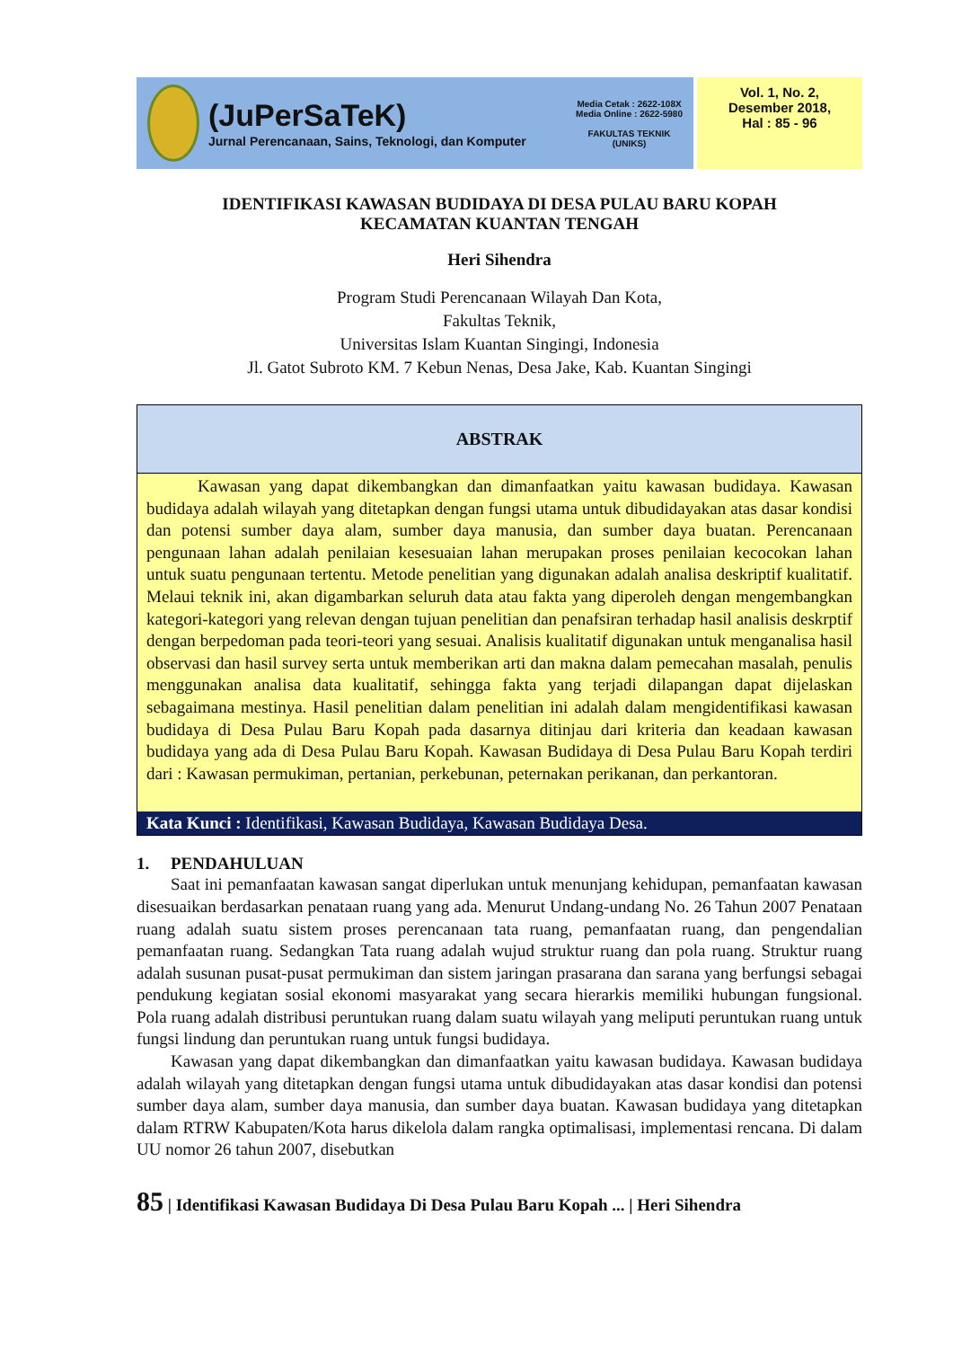(JuPerSaTeK)
Jurnal Perencanaan, Sains, Teknologi, dan Komputer
Media Cetak : 2622-108X
Media Online : 2622-5980
FAKULTAS TEKNIK
(UNIKS)
Vol. 1, No. 2,
Desember 2018,
Hal : 85 - 96
IDENTIFIKASI KAWASAN BUDIDAYA DI DESA PULAU BARU KOPAH
KECAMATAN KUANTAN TENGAH
Heri Sihendra
Program Studi Perencanaan Wilayah Dan Kota,
Fakultas Teknik,
Universitas Islam Kuantan Singingi, Indonesia
Jl. Gatot Subroto KM. 7 Kebun Nenas, Desa Jake, Kab. Kuantan Singingi
ABSTRAK
   Kawasan yang dapat dikembangkan dan dimanfaatkan yaitu kawasan budidaya. Kawasan budidaya adalah wilayah yang ditetapkan dengan fungsi utama untuk dibudidayakan atas dasar kondisi dan potensi sumber daya alam, sumber daya manusia, dan sumber daya buatan. Perencanaan pengunaan lahan adalah penilaian kesesuaian lahan merupakan proses penilaian kecocokan lahan untuk suatu pengunaan tertentu. Metode penelitian yang digunakan adalah analisa deskriptif kualitatif. Melaui teknik ini, akan digambarkan seluruh data atau fakta yang diperoleh dengan mengembangkan kategori-kategori yang relevan dengan tujuan penelitian dan penafsiran terhadap hasil analisis deskrptif dengan berpedoman pada teori-teori yang sesuai. Analisis kualitatif digunakan untuk menganalisa hasil observasi dan hasil survey serta untuk memberikan arti dan makna dalam pemecahan masalah, penulis menggunakan analisa data kualitatif, sehingga fakta yang terjadi dilapangan dapat dijelaskan sebagaimana mestinya. Hasil penelitian dalam penelitian ini adalah dalam mengidentifikasi kawasan budidaya di Desa Pulau Baru Kopah pada dasarnya ditinjau dari kriteria dan keadaan kawasan budidaya yang ada di Desa Pulau Baru Kopah. Kawasan Budidaya di Desa Pulau Baru Kopah terdiri dari : Kawasan permukiman, pertanian, perkebunan, peternakan perikanan, dan perkantoran.
Kata Kunci : Identifikasi, Kawasan Budidaya, Kawasan Budidaya Desa.
1.  PENDAHULUAN
Saat ini pemanfaatan kawasan sangat diperlukan untuk menunjang kehidupan, pemanfaatan kawasan disesuaikan berdasarkan penataan ruang yang ada. Menurut Undang-undang No. 26 Tahun 2007 Penataan ruang adalah suatu sistem proses perencanaan tata ruang, pemanfaatan ruang, dan pengendalian pemanfaatan ruang. Sedangkan Tata ruang adalah wujud struktur ruang dan pola ruang. Struktur ruang adalah susunan pusat-pusat permukiman dan sistem jaringan prasarana dan sarana yang berfungsi sebagai pendukung kegiatan sosial ekonomi masyarakat yang secara hierarkis memiliki hubungan fungsional. Pola ruang adalah distribusi peruntukan ruang dalam suatu wilayah yang meliputi peruntukan ruang untuk fungsi lindung dan peruntukan ruang untuk fungsi budidaya.
Kawasan yang dapat dikembangkan dan dimanfaatkan yaitu kawasan budidaya. Kawasan budidaya adalah wilayah yang ditetapkan dengan fungsi utama untuk dibudidayakan atas dasar kondisi dan potensi sumber daya alam, sumber daya manusia, dan sumber daya buatan. Kawasan budidaya yang ditetapkan dalam RTRW Kabupaten/Kota harus dikelola dalam rangka optimalisasi, implementasi rencana. Di dalam UU nomor 26 tahun 2007, disebutkan
85 | Identifikasi Kawasan Budidaya Di Desa Pulau Baru Kopah ... | Heri Sihendra